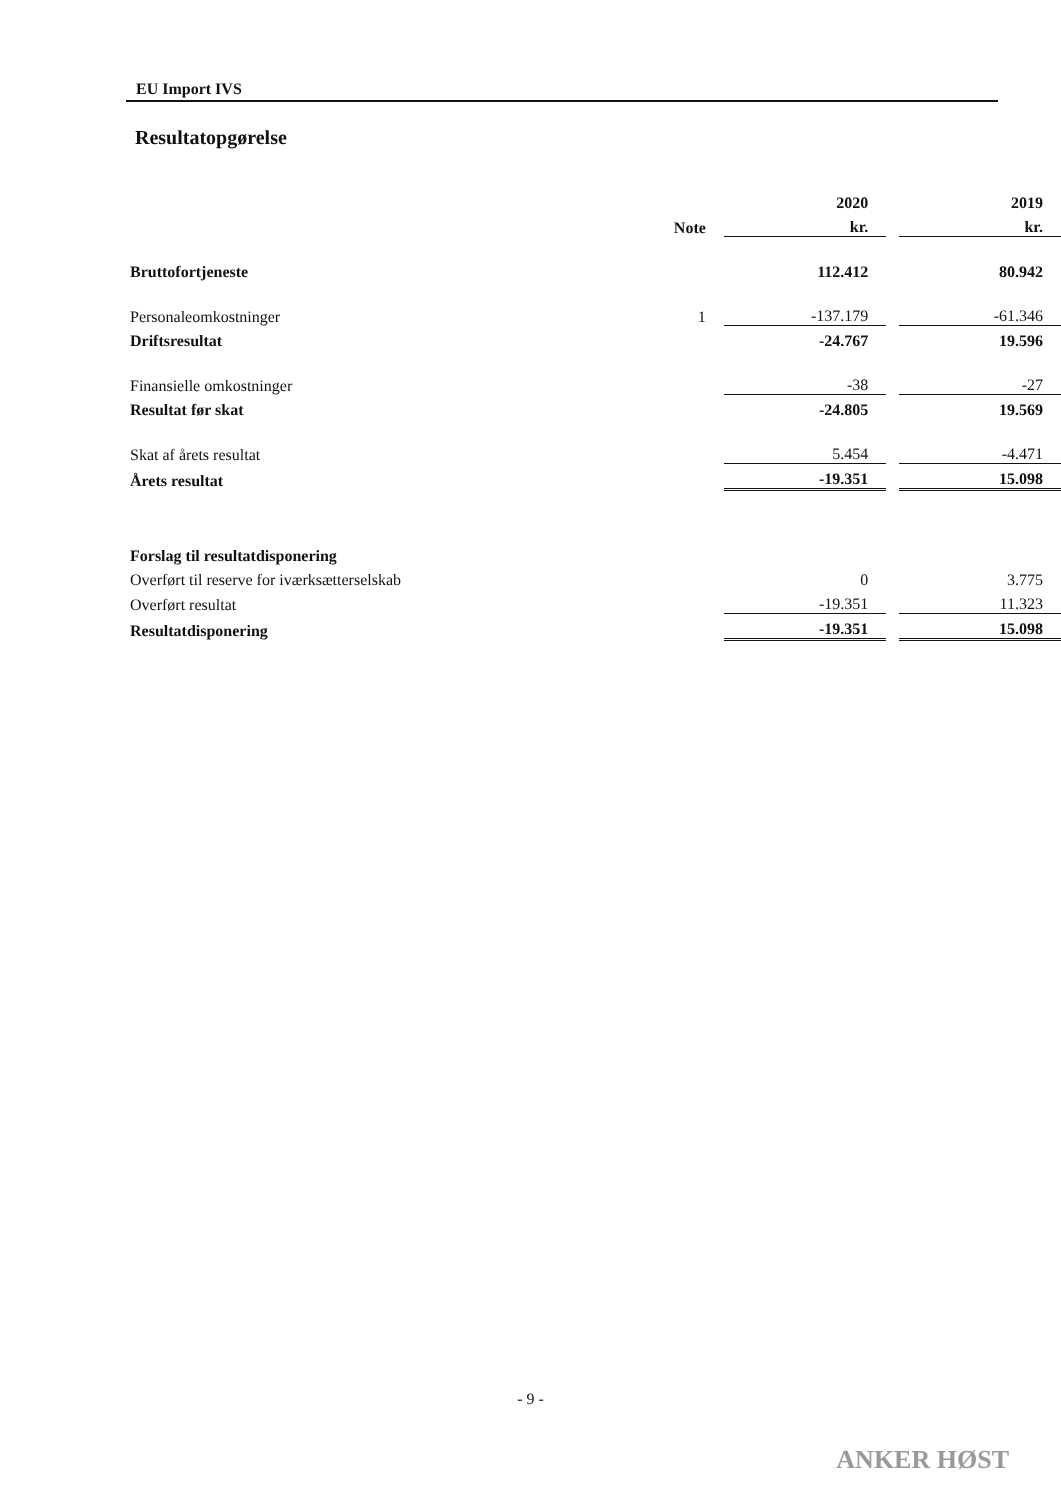EU Import IVS
Resultatopgørelse
| | | 2020 | | 2019 |
| | Note | kr. | | kr. |
| Bruttofortjeneste | | 112.412 | | 80.942 |
| Personaleomkostninger | 1 | -137.179 | | -61.346 |
| Driftsresultat | | -24.767 | | 19.596 |
| Finansielle omkostninger | | -38 | | -27 |
| Resultat før skat | | -24.805 | | 19.569 |
| Skat af årets resultat | | 5.454 | | -4.471 |
| Årets resultat | | -19.351 | | 15.098 |
| Forslag til resultatdisponering | | | | |
| Overført til reserve for iværksætterselskab | | 0 | | 3.775 |
| Overført resultat | | -19.351 | | 11.323 |
| Resultatdisponering | | -19.351 | | 15.098 |
- 9 -
ANKER HØST